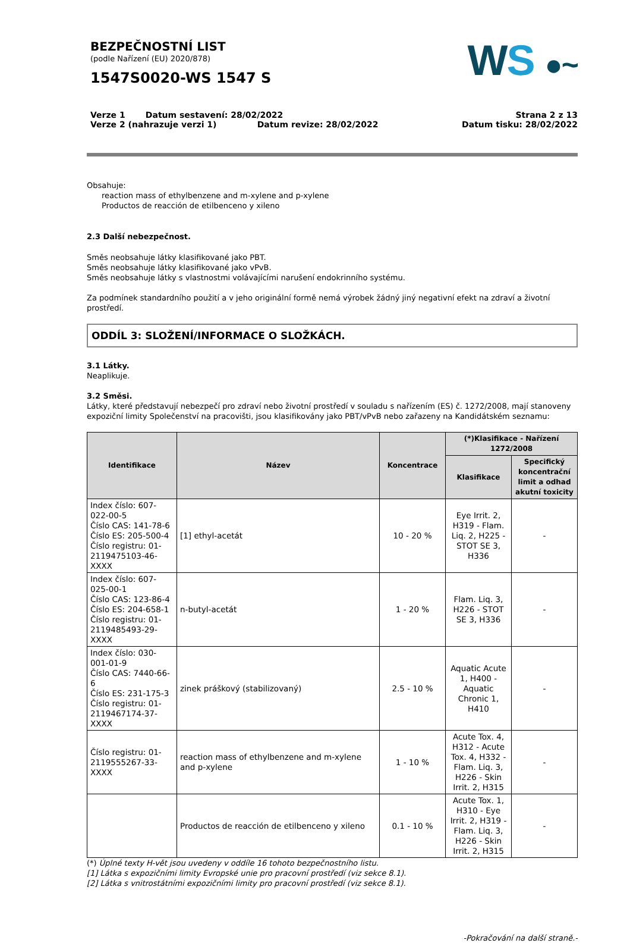BEZPEČNOSTNÍ LIST
(podle Nařízení (EU) 2020/878)
1547S0020-WS 1547 S
WS ●~
Verze 1 Datum sestavení: 28/02/2022
Verze 2 (nahrazuje verzi 1) Datum revize: 28/02/2022
Strana 2 z 13
Datum tisku: 28/02/2022
Obsahuje:
reaction mass of ethylbenzene and m-xylene and p-xylene
Productos de reacción de etilbenceno y xileno
2.3 Další nebezpečnost.
Směs neobsahuje látky klasifikované jako PBT.
Směs neobsahuje látky klasifikované jako vPvB.
Směs neobsahuje látky s vlastnostmi voláva­jícími narušení endokrinního systému.
Za podmínek standardního použití a v jeho originální formě nemá výrobek žádný jiný negativní efekt na zdraví a životní prostředí.
ODDÍL 3: SLOŽENÍ/INFORMACE O SLOŽKÁCH.
3.1 Látky.
Neaplikuje.
3.2 Směsi.
Látky, které představují nebezpečí pro zdraví nebo životní prostředí v souladu s nařízením (ES) č. 1272/2008, mají stanoveny expoziční limity Společenství na pracovišti, jsou klasifikovány jako PBT/vPvB nebo zařazeny na Kandidátském seznamu:
| Identifikace | Název | Koncentrace | (*)Klasifikace - Nařízení 1272/2008 | |
| --- | --- | --- | --- | --- |
| | | | Klasifikace | Specifický koncentrační limit a odhad akutní toxicity |
| Index číslo: 607-022-00-5 Číslo CAS: 141-78-6 Číslo ES: 205-500-4 Číslo registru: 01-2119475103-46-XXXX | [1] ethyl-acetát | 10 - 20 % | Eye Irrit. 2, H319 - Flam. Liq. 2, H225 - STOT SE 3, H336 | - |
| Index číslo: 607-025-00-1 Číslo CAS: 123-86-4 Číslo ES: 204-658-1 Číslo registru: 01-2119485493-29-XXXX | n-butyl-acetát | 1 - 20 % | Flam. Liq. 3, H226 - STOT SE 3, H336 | - |
| Index číslo: 030-001-01-9 Číslo CAS: 7440-66-6 Číslo ES: 231-175-3 Číslo registru: 01-2119467174-37-XXXX | zinek práškový (stabilizovaný) | 2.5 - 10 % | Aquatic Acute 1, H400 - Aquatic Chronic 1, H410 | - |
| Číslo registru: 01-2119555267-33-XXXX | reaction mass of ethylbenzene and m-xylene and p-xylene | 1 - 10 % | Acute Tox. 4, H312 - Acute Tox. 4, H332 - Flam. Liq. 3, H226 - Skin Irrit. 2, H315 | - |
| | Productos de reacción de etilbenceno y xileno | 0.1 - 10 % | Acute Tox. 1, H310 - Eye Irrit. 2, H319 - Flam. Liq. 3, H226 - Skin Irrit. 2, H315 | - |
(*) Úplné texty H-vět jsou uvedeny v oddíle 16 tohoto bezpečnostního listu.
[1] Látka s expozičními limity Evropské unie pro pracovní prostředí (viz sekce 8.1).
[2] Látka s vnitrostátními expozičními limity pro pracovní prostředí (viz sekce 8.1).
-Pokračování na další straně.-